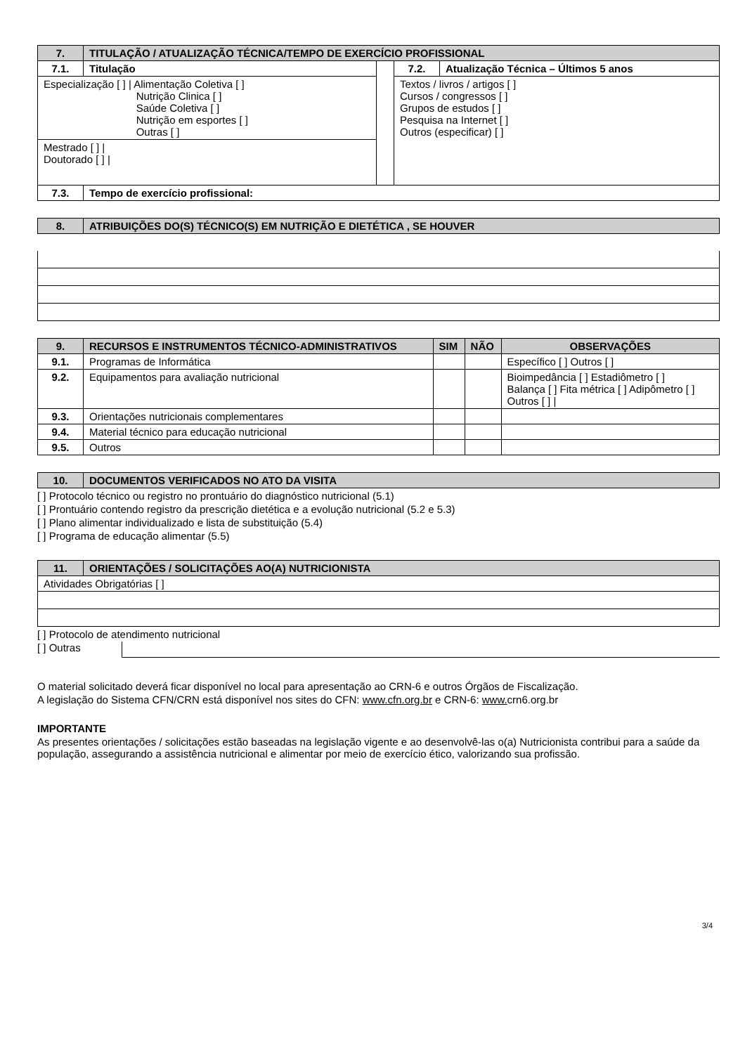| 7. | TITULAÇÃO / ATUALIZAÇÃO TÉCNICA/TEMPO DE EXERCÍCIO PROFISSIONAL | | | |
| 7.1. | Titulação | | 7.2. | Atualização Técnica – Últimos 5 anos |
| Especialização [ ] / Alimentação Coletiva [ ] Nutrição Clinica [ ] Saúde Coletiva [ ] Nutrição em esportes [ ] Outras [ ] | | | Textos / livros / artigos [ ] Cursos / congressos [ ] Grupos de estudos [ ] Pesquisa na Internet [ ] Outros (especificar) [ ] | |
| Mestrado [ ] / Doutorado [ ] / | | | | |
| 7.3. | Tempo de exercício profissional: | | | |
| 8. | ATRIBUIÇÕES DO(S) TÉCNICO(S) EM NUTRIÇÃO E DIETÉTICA , SE HOUVER |
| 9. | RECURSOS E INSTRUMENTOS TÉCNICO-ADMINISTRATIVOS | SIM | NÃO | OBSERVAÇÕES |
| --- | --- | --- | --- | --- |
| 9.1. | Programas de Informática | | | Específico [ ] Outros [ ] |
| 9.2. | Equipamentos para avaliação nutricional | | | Bioimpedância [ ] Estadiômetro [ ] Balança [ ] Fita métrica [ ] Adipômetro [ ] Outros [ ] / |
| 9.3. | Orientações nutricionais complementares | | | |
| 9.4. | Material técnico para educação nutricional | | | |
| 9.5. | Outros | | | |
| 10. | DOCUMENTOS VERIFICADOS NO ATO DA VISITA |
[ ] Protocolo técnico ou registro no prontuário do diagnóstico nutricional (5.1)
[ ] Prontuário contendo registro da prescrição dietética e a evolução nutricional (5.2 e 5.3)
[ ] Plano alimentar individualizado e lista de substituição (5.4)
[ ] Programa de educação alimentar (5.5)
| 11. | ORIENTAÇÕES / SOLICITAÇÕES AO(A) NUTRICIONISTA |
| Atividades Obrigatórias [ ] | |
[ ] Protocolo de atendimento nutricional
[ ] Outras
O material solicitado deverá ficar disponível no local para apresentação ao CRN-6 e outros Órgãos de Fiscalização.
A legislação do Sistema CFN/CRN está disponível nos sites do CFN: www.cfn.org.br e CRN-6: www. crn6.org.br
IMPORTANTE
As presentes orientações / solicitações estão baseadas na legislação vigente e ao desenvolvê-las o(a) Nutricionista contribui para a saúde da população, assegurando a assistência nutricional e alimentar por meio de exercício ético, valorizando sua profissão.
3/4